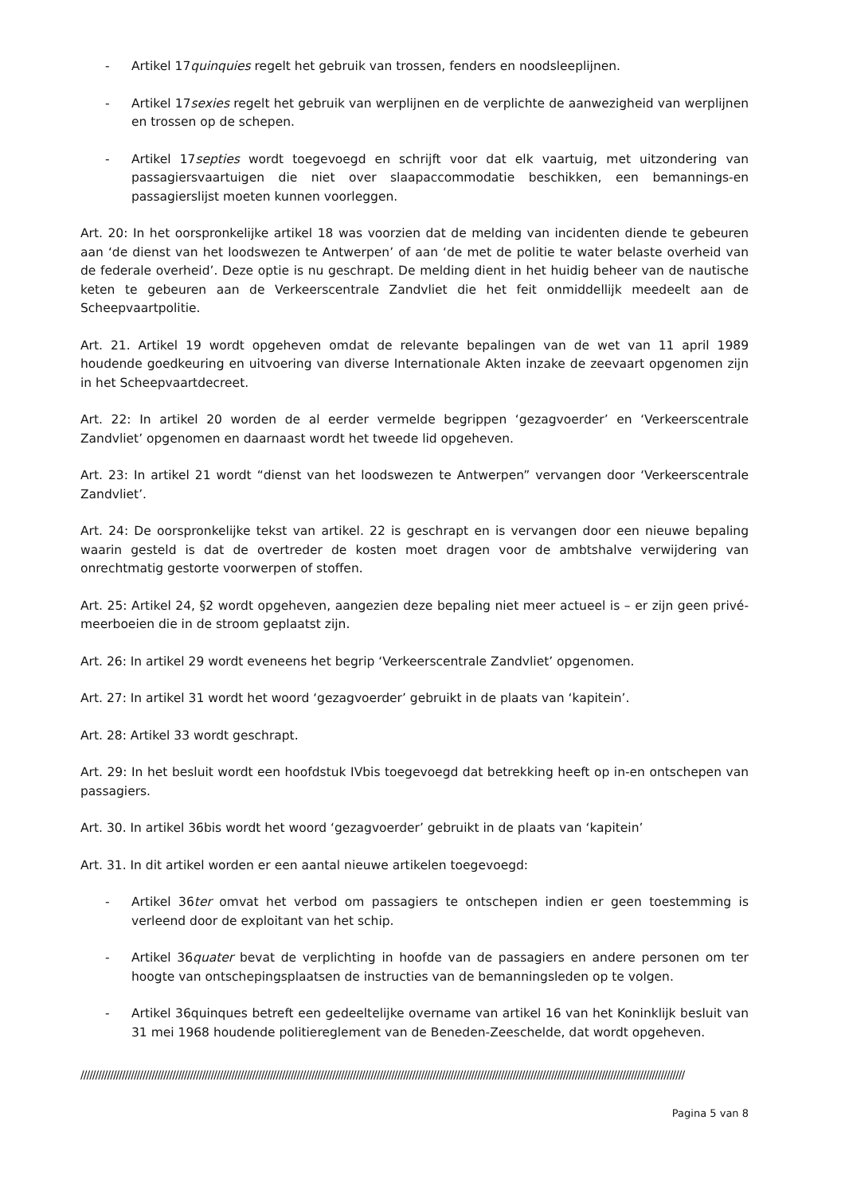- Artikel 17quinquies regelt het gebruik van trossen, fenders en noodsleeplijnen.
- Artikel 17sexies regelt het gebruik van werplijnen en de verplichte de aanwezigheid van werplijnen en trossen op de schepen.
- Artikel 17septies wordt toegevoegd en schrijft voor dat elk vaartuig, met uitzondering van passagiersvaartuigen die niet over slaapaccommodatie beschikken, een bemannings-en passagierslijst moeten kunnen voorleggen.
Art. 20: In het oorspronkelijke artikel 18 was voorzien dat de melding van incidenten diende te gebeuren aan ‘de dienst van het loodswezen te Antwerpen’ of aan ‘de met de politie te water belaste overheid van de federale overheid’. Deze optie is nu geschrapt. De melding dient in het huidig beheer van de nautische keten te gebeuren aan de Verkeerscentrale Zandvliet die het feit onmiddellijk meedeelt aan de Scheepvaartpolitie.
Art. 21. Artikel 19 wordt opgeheven omdat de relevante bepalingen van de wet van 11 april 1989 houdende goedkeuring en uitvoering van diverse Internationale Akten inzake de zeevaart opgenomen zijn in het Scheepvaartdecreet.
Art. 22: In artikel 20 worden de al eerder vermelde begrippen ‘gezagvoerder’ en ‘Verkeerscentrale Zandvliet’ opgenomen en daarnaast wordt het tweede lid opgeheven.
Art. 23: In artikel 21 wordt “dienst van het loodswezen te Antwerpen” vervangen door ‘Verkeerscentrale Zandvliet’.
Art. 24: De oorspronkelijke tekst van artikel. 22 is geschrapt en is vervangen door een nieuwe bepaling waarin gesteld is dat de overtreder de kosten moet dragen voor de ambtshalve verwijdering van onrechtmatig gestorte voorwerpen of stoffen.
Art. 25: Artikel 24, §2 wordt opgeheven, aangezien deze bepaling niet meer actueel is – er zijn geen privé-meerboeien die in de stroom geplaatst zijn.
Art. 26: In artikel 29 wordt eveneens het begrip ‘Verkeerscentrale Zandvliet’ opgenomen.
Art. 27: In artikel 31 wordt het woord ‘gezagvoerder’ gebruikt in de plaats van ‘kapitein’.
Art. 28: Artikel 33 wordt geschrapt.
Art. 29: In het besluit wordt een hoofdstuk IVbis toegevoegd dat betrekking heeft op in-en ontschepen van passagiers.
Art. 30. In artikel 36bis wordt het woord ‘gezagvoerder’ gebruikt in de plaats van ‘kapitein’
Art. 31. In dit artikel worden er een aantal nieuwe artikelen toegevoegd:
- Artikel 36ter omvat het verbod om passagiers te ontschepen indien er geen toestemming is verleend door de exploitant van het schip.
- Artikel 36quater bevat de verplichting in hoofde van de passagiers en andere personen om ter hoogte van ontschepingsplaatsen de instructies van de bemanningsleden op te volgen.
- Artikel 36quinques betreft een gedeeltelijke overname van artikel 16 van het Koninklijk besluit van 31 mei 1968 houdende politiereglement van de Beneden-Zeeschelde, dat wordt opgeheven.
////////////////////////////////////////////////////////////////////////////////////////////////////////////////////////////////////////////////////////////////////////////////////////////////////////////
Pagina 5 van 8